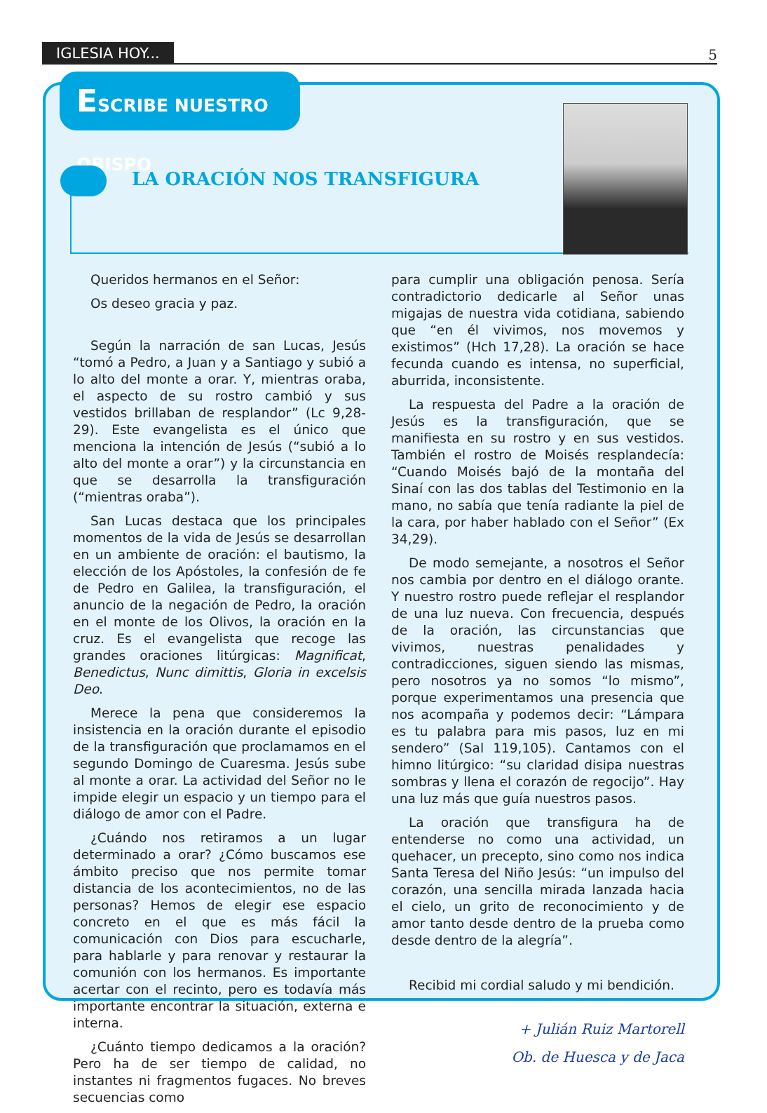IGLESIA HOY... 5
ESCRIBE NUESTRO OBISPO
LA ORACIÓN NOS TRANSFIGURA
Queridos hermanos en el Señor:
Os deseo gracia y paz.
Según la narración de san Lucas, Jesús “tomó a Pedro, a Juan y a Santiago y subió a lo alto del monte a orar. Y, mientras oraba, el aspecto de su rostro cambió y sus vestidos brillaban de resplandor” (Lc 9,28-29). Este evangelista es el único que menciona la intención de Jesús (“subió a lo alto del monte a orar”) y la circunstancia en que se desarrolla la transfiguración (“mientras oraba”).
San Lucas destaca que los principales momentos de la vida de Jesús se desarrollan en un ambiente de oración: el bautismo, la elección de los Apóstoles, la confesión de fe de Pedro en Galilea, la transfiguración, el anuncio de la negación de Pedro, la oración en el monte de los Olivos, la oración en la cruz. Es el evangelista que recoge las grandes oraciones litúrgicas: Magnificat, Benedictus, Nunc dimittis, Gloria in excelsis Deo.
Merece la pena que consideremos la insistencia en la oración durante el episodio de la transfiguración que proclamamos en el segundo Domingo de Cuaresma. Jesús sube al monte a orar. La actividad del Señor no le impide elegir un espacio y un tiempo para el diálogo de amor con el Padre.
¿Cuándo nos retiramos a un lugar determinado a orar? ¿Cómo buscamos ese ámbito preciso que nos permite tomar distancia de los acontecimientos, no de las personas? Hemos de elegir ese espacio concreto en el que es más fácil la comunicación con Dios para escucharle, para hablarle y para renovar y restaurar la comunión con los hermanos. Es importante acertar con el recinto, pero es todavía más importante encontrar la situación, externa e interna.
¿Cuánto tiempo dedicamos a la oración? Pero ha de ser tiempo de calidad, no instantes ni fragmentos fugaces. No breves secuencias como
para cumplir una obligación penosa. Sería contradictorio dedicarle al Señor unas migajas de nuestra vida cotidiana, sabiendo que “en él vivimos, nos movemos y existimos” (Hch 17,28). La oración se hace fecunda cuando es intensa, no superficial, aburrida, inconsistente.
La respuesta del Padre a la oración de Jesús es la transfiguración, que se manifiesta en su rostro y en sus vestidos. También el rostro de Moisés resplandecía: “Cuando Moisés bajó de la montaña del Sinaí con las dos tablas del Testimonio en la mano, no sabía que tenía radiante la piel de la cara, por haber hablado con el Señor” (Ex 34,29).
De modo semejante, a nosotros el Señor nos cambia por dentro en el diálogo orante. Y nuestro rostro puede reflejar el resplandor de una luz nueva. Con frecuencia, después de la oración, las circunstancias que vivimos, nuestras penalidades y contradicciones, siguen siendo las mismas, pero nosotros ya no somos “lo mismo”, porque experimentamos una presencia que nos acompaña y podemos decir: “Lámpara es tu palabra para mis pasos, luz en mi sendero” (Sal 119,105). Cantamos con el himno litúrgico: “su claridad disipa nuestras sombras y llena el corazón de regocijo”. Hay una luz más que guía nuestros pasos.
La oración que transfigura ha de entenderse no como una actividad, un quehacer, un precepto, sino como nos indica Santa Teresa del Niño Jesús: “un impulso del corazón, una sencilla mirada lanzada hacia el cielo, un grito de reconocimiento y de amor tanto desde dentro de la prueba como desde dentro de la alegría”.
Recibid mi cordial saludo y mi bendición.
+ Julián Ruiz Martorell
Ob. de Huesca y de Jaca